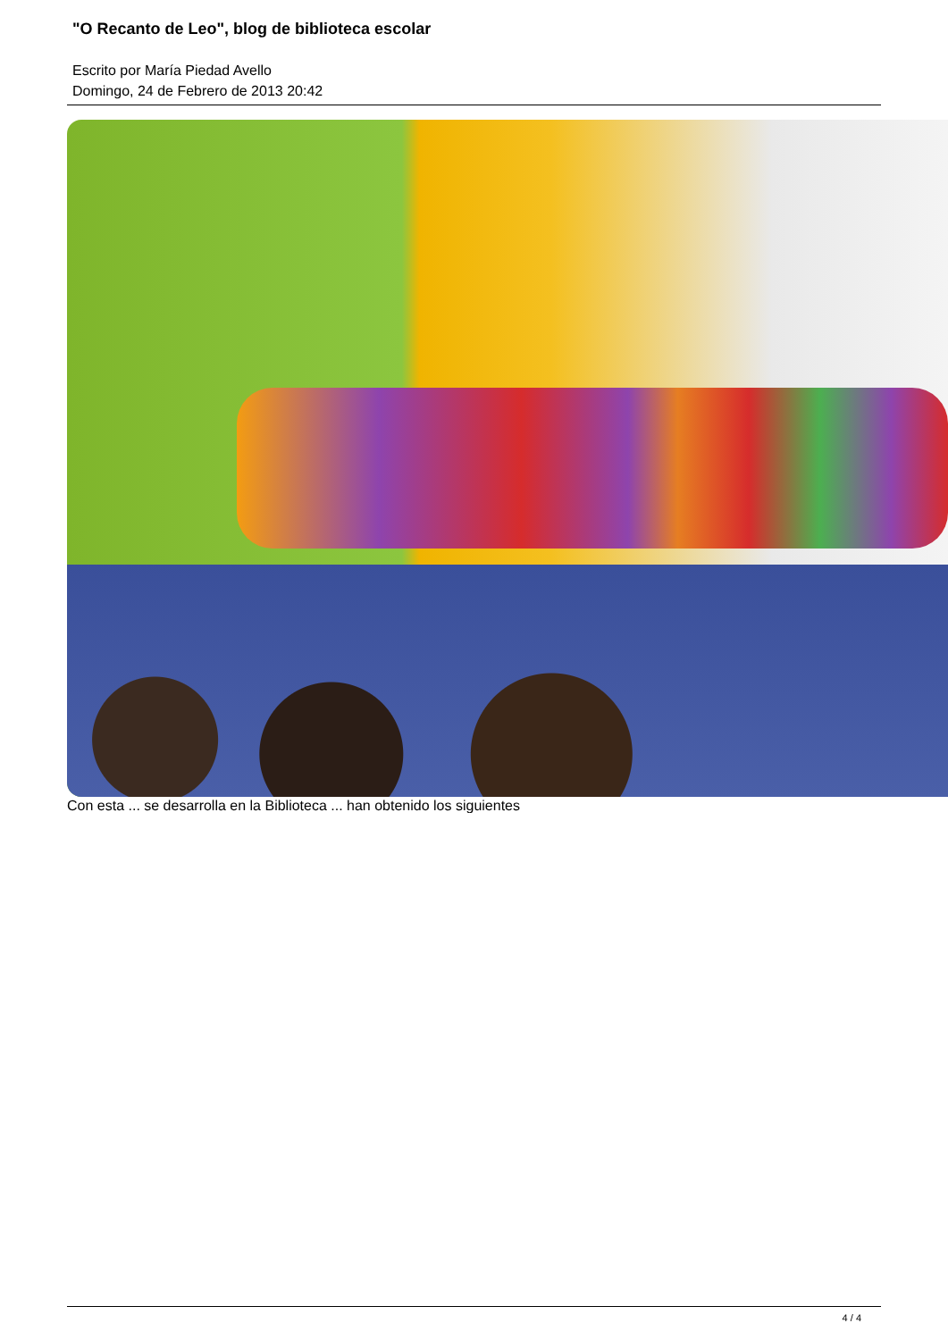"O Recanto de Leo", blog de biblioteca escolar
Escrito por María Piedad Avello
Domingo, 24 de Febrero de 2013 20:42
Con esta ... se desarrolla en la Biblioteca ... han obtenido los siguientes
4 / 4